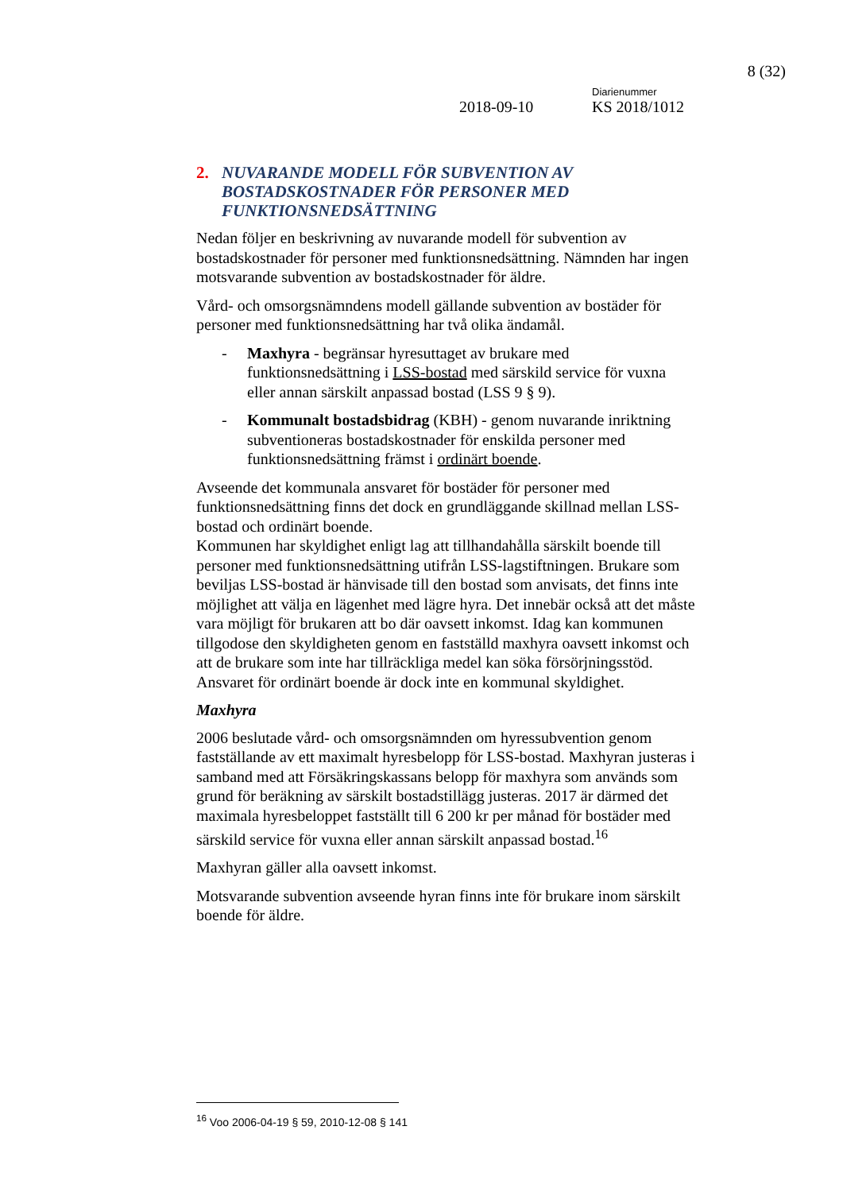8 (32)
Diarienummer
2018-09-10 KS 2018/1012
2. NUVARANDE MODELL FÖR SUBVENTION AV BOSTADSKOSTNADER FÖR PERSONER MED FUNKTIONSNEDSÄTTNING
Nedan följer en beskrivning av nuvarande modell för subvention av bostadskostnader för personer med funktionsnedsättning. Nämnden har ingen motsvarande subvention av bostadskostnader för äldre.
Vård- och omsorgsnämndens modell gällande subvention av bostäder för personer med funktionsnedsättning har två olika ändamål.
- Maxhyra - begränsar hyresuttaget av brukare med funktionsnedsättning i LSS-bostad med särskild service för vuxna eller annan särskilt anpassad bostad (LSS 9 § 9).
- Kommunalt bostadsbidrag (KBH) - genom nuvarande inriktning subventioneras bostadskostnader för enskilda personer med funktionsnedsättning främst i ordinärt boende.
Avseende det kommunala ansvaret för bostäder för personer med funktionsnedsättning finns det dock en grundläggande skillnad mellan LSS-bostad och ordinärt boende.
Kommunen har skyldighet enligt lag att tillhandahålla särskilt boende till personer med funktionsnedsättning utifrån LSS-lagstiftningen. Brukare som beviljas LSS-bostad är hänvisade till den bostad som anvisats, det finns inte möjlighet att välja en lägenhet med lägre hyra. Det innebär också att det måste vara möjligt för brukaren att bo där oavsett inkomst. Idag kan kommunen tillgodose den skyldigheten genom en fastställd maxhyra oavsett inkomst och att de brukare som inte har tillräckliga medel kan söka försörjningsstöd. Ansvaret för ordinärt boende är dock inte en kommunal skyldighet.
Maxhyra
2006 beslutade vård- och omsorgsnämnden om hyressubvention genom fastställande av ett maximalt hyresbelopp för LSS-bostad. Maxhyran justeras i samband med att Försäkringskassans belopp för maxhyra som används som grund för beräkning av särskilt bostadstillägg justeras. 2017 är därmed det maximala hyresbeloppet fastställt till 6 200 kr per månad för bostäder med särskild service för vuxna eller annan särskilt anpassad bostad.<sup>16</sup>
Maxhyran gäller alla oavsett inkomst.
Motsvarande subvention avseende hyran finns inte för brukare inom särskilt boende för äldre.
<sup>16</sup> Voo 2006-04-19 § 59, 2010-12-08 § 141